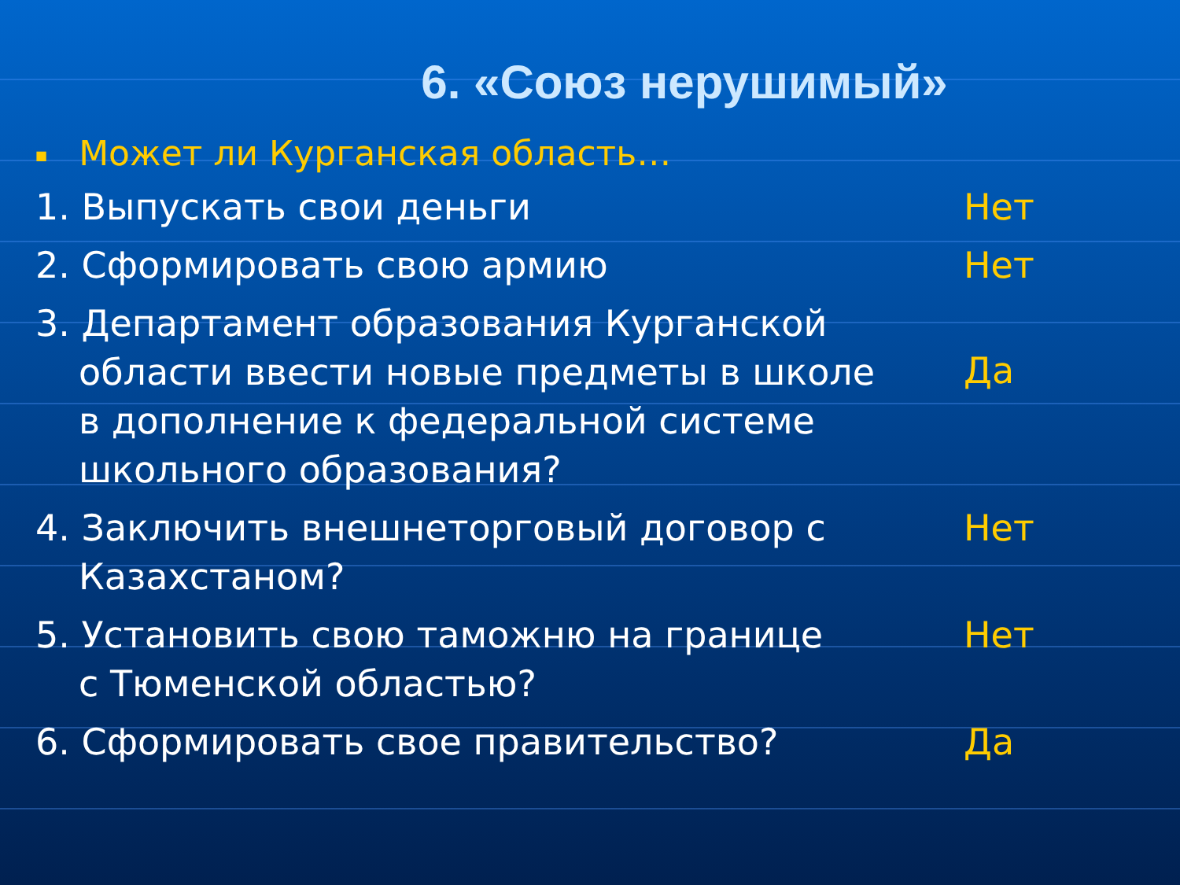6. «Союз нерушимый»
■ Может ли Курганская область…
1. Выпускать свои деньги Нет
2. Сформировать свою армию Нет
3. Департамент образования Курганской
области ввести новые предметы в школе в дополнение к федеральной системе школьного образования?
Да
4. Заключить внешнеторговый договор с
Казахстаном?
Нет
5. Установить свою таможню на границе
с Тюменской областью?
Нет
6. Сформировать свое правительство? Да